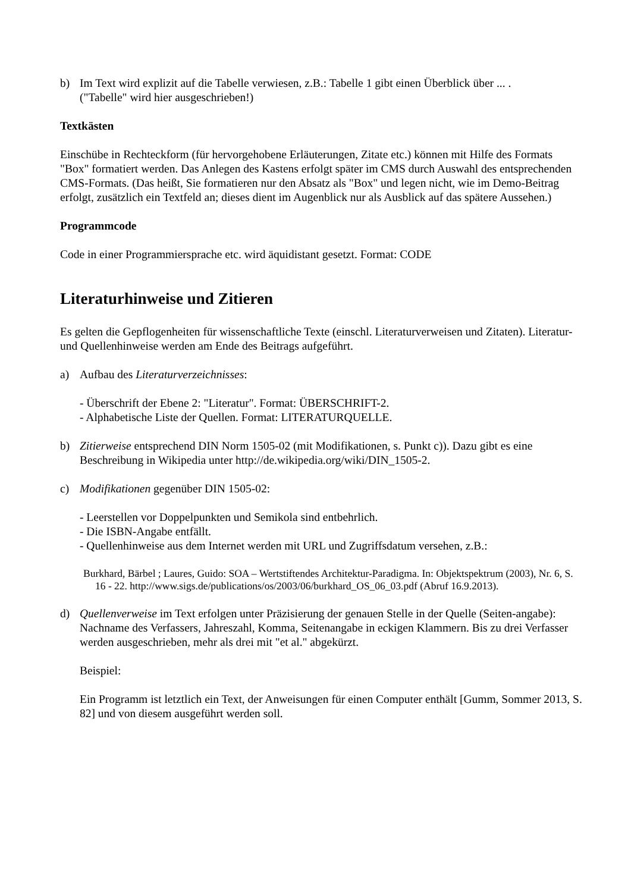b) Im Text wird explizit auf die Tabelle verwiesen, z.B.: Tabelle 1 gibt einen Überblick über ... .
("Tabelle" wird hier ausgeschrieben!)
Textkästen
Einschübe in Rechteckform (für hervorgehobene Erläuterungen, Zitate etc.) können mit Hilfe des Formats "Box" formatiert werden. Das Anlegen des Kastens erfolgt später im CMS durch Auswahl des entsprechenden CMS-Formats. (Das heißt, Sie formatieren nur den Absatz als "Box" und legen nicht, wie im Demo-Beitrag erfolgt, zusätzlich ein Textfeld an; dieses dient im Augenblick nur als Ausblick auf das spätere Aussehen.)
Programmcode
Code in einer Programmiersprache etc. wird äquidistant gesetzt. Format: CODE
Literaturhinweise und Zitieren
Es gelten die Gepflogenheiten für wissenschaftliche Texte (einschl. Literaturverweisen und Zitaten). Literatur- und Quellenhinweise werden am Ende des Beitrags aufgeführt.
a) Aufbau des Literaturverzeichnisses:
- Überschrift der Ebene 2: "Literatur". Format: ÜBERSCHRIFT-2.
- Alphabetische Liste der Quellen. Format: LITERATURQUELLE.
b) Zitierweise entsprechend DIN Norm 1505-02 (mit Modifikationen, s. Punkt c)). Dazu gibt es eine Beschreibung in Wikipedia unter http://de.wikipedia.org/wiki/DIN_1505-2.
c) Modifikationen gegenüber DIN 1505-02:
- Leerstellen vor Doppelpunkten und Semikola sind entbehrlich.
- Die ISBN-Angabe entfällt.
- Quellenhinweise aus dem Internet werden mit URL und Zugriffsdatum versehen, z.B.:
Burkhard, Bärbel ; Laures, Guido: SOA – Wertstiftendes Architektur-Paradigma. In: Objektspektrum (2003), Nr. 6, S. 16 - 22. http://www.sigs.de/publications/os/2003/06/burkhard_OS_06_03.pdf (Abruf 16.9.2013).
d) Quellenverweise im Text erfolgen unter Präzisierung der genauen Stelle in der Quelle (Seiten-angabe): Nachname des Verfassers, Jahreszahl, Komma, Seitenangabe in eckigen Klammern. Bis zu drei Verfasser werden ausgeschrieben, mehr als drei mit "et al." abgekürzt.
Beispiel:
Ein Programm ist letztlich ein Text, der Anweisungen für einen Computer enthält [Gumm, Sommer 2013, S. 82] und von diesem ausgeführt werden soll.